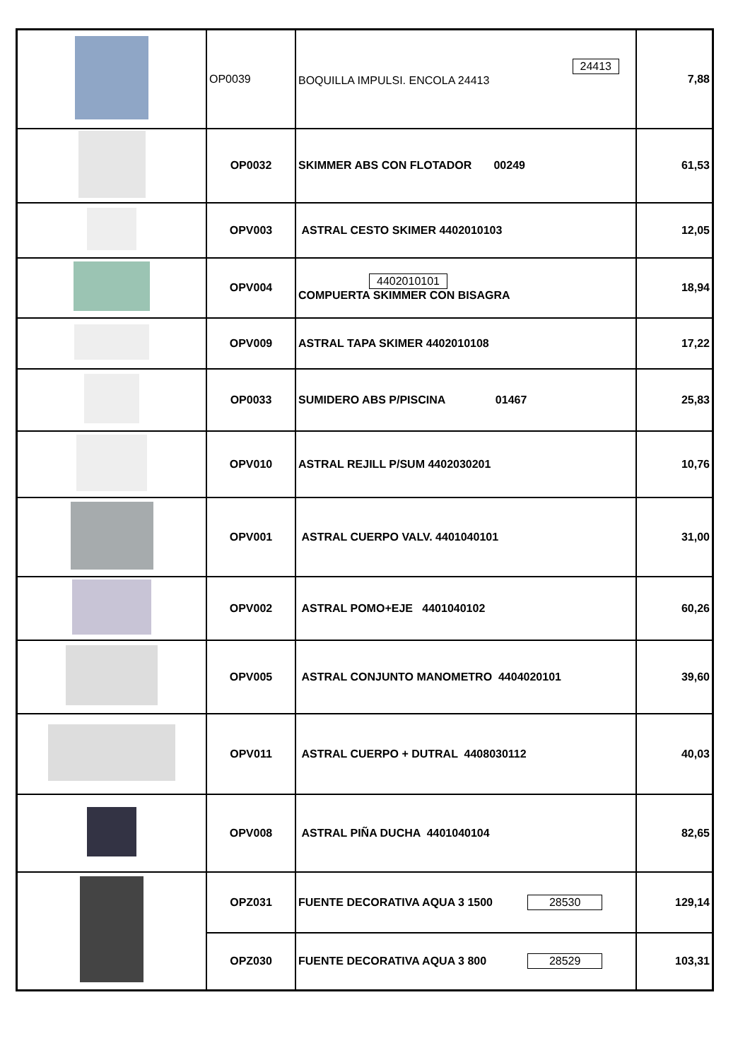| | OP0039 | 24413 BOQUILLA IMPULSI. ENCOLA 24413 | 7,88 |
| | OP0032 | SKIMMER ABS CON FLOTADOR 00249 | 61,53 |
| | OPV003 | ASTRAL CESTO SKIMER 4402010103 | 12,05 |
| | OPV004 | 4402010101 COMPUERTA SKIMMER CON BISAGRA | 18,94 |
| | OPV009 | ASTRAL TAPA SKIMER 4402010108 | 17,22 |
| | OP0033 | SUMIDERO ABS P/PISCINA 01467 | 25,83 |
| | OPV010 | ASTRAL REJILL P/SUM 4402030201 | 10,76 |
| | OPV001 | ASTRAL CUERPO VALV. 4401040101 | 31,00 |
| | OPV002 | ASTRAL POMO+EJE 4401040102 | 60,26 |
| | OPV005 | ASTRAL CONJUNTO MANOMETRO 4404020101 | 39,60 |
| | OPV011 | ASTRAL CUERPO + DUTRAL 4408030112 | 40,03 |
| | OPV008 | ASTRAL PIÑA DUCHA 4401040104 | 82,65 |
| | OPZ031 | FUENTE DECORATIVA AQUA 3 1500 28530 | 129,14 |
| | OPZ030 | FUENTE DECORATIVA AQUA 3 800 28529 | 103,31 |